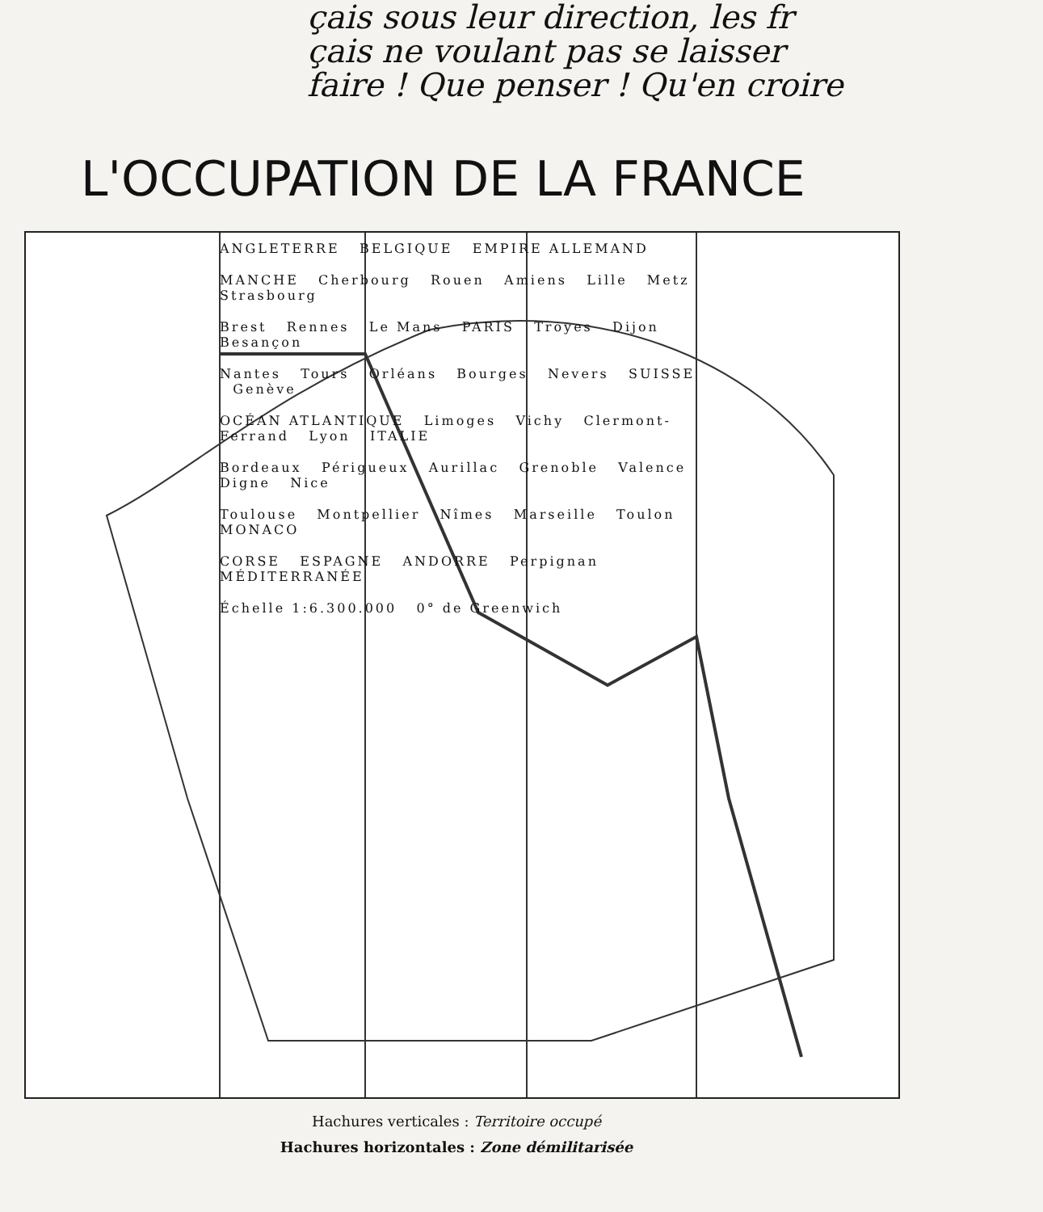çais sous leur direction, les fr
çais ne voulant pas se laisser
faire ! Que penser ! Qu'en croire
L'OCCUPATION DE LA FRANCE
ANGLETERRE BELGIQUE EMPIRE ALLEMAND
MANCHE Cherbourg Rouen Amiens Lille Metz Strasbourg
Brest Rennes Le Mans PARIS Troyes Dijon Besançon
Nantes Tours Orléans Bourges Nevers SUISSE Genève
OCÉAN ATLANTIQUE Limoges Vichy Clermont-Ferrand Lyon ITALIE
Bordeaux Périgueux Aurillac Grenoble Valence Digne Nice
Toulouse Montpellier Nîmes Marseille Toulon MONACO
CORSE ESPAGNE ANDORRE Perpignan MÉDITERRANÉE
Échelle 1:6.300.000 0° de Greenwich
Hachures verticales : Territoire occupé
Hachures horizontales : Zone démilitarisée